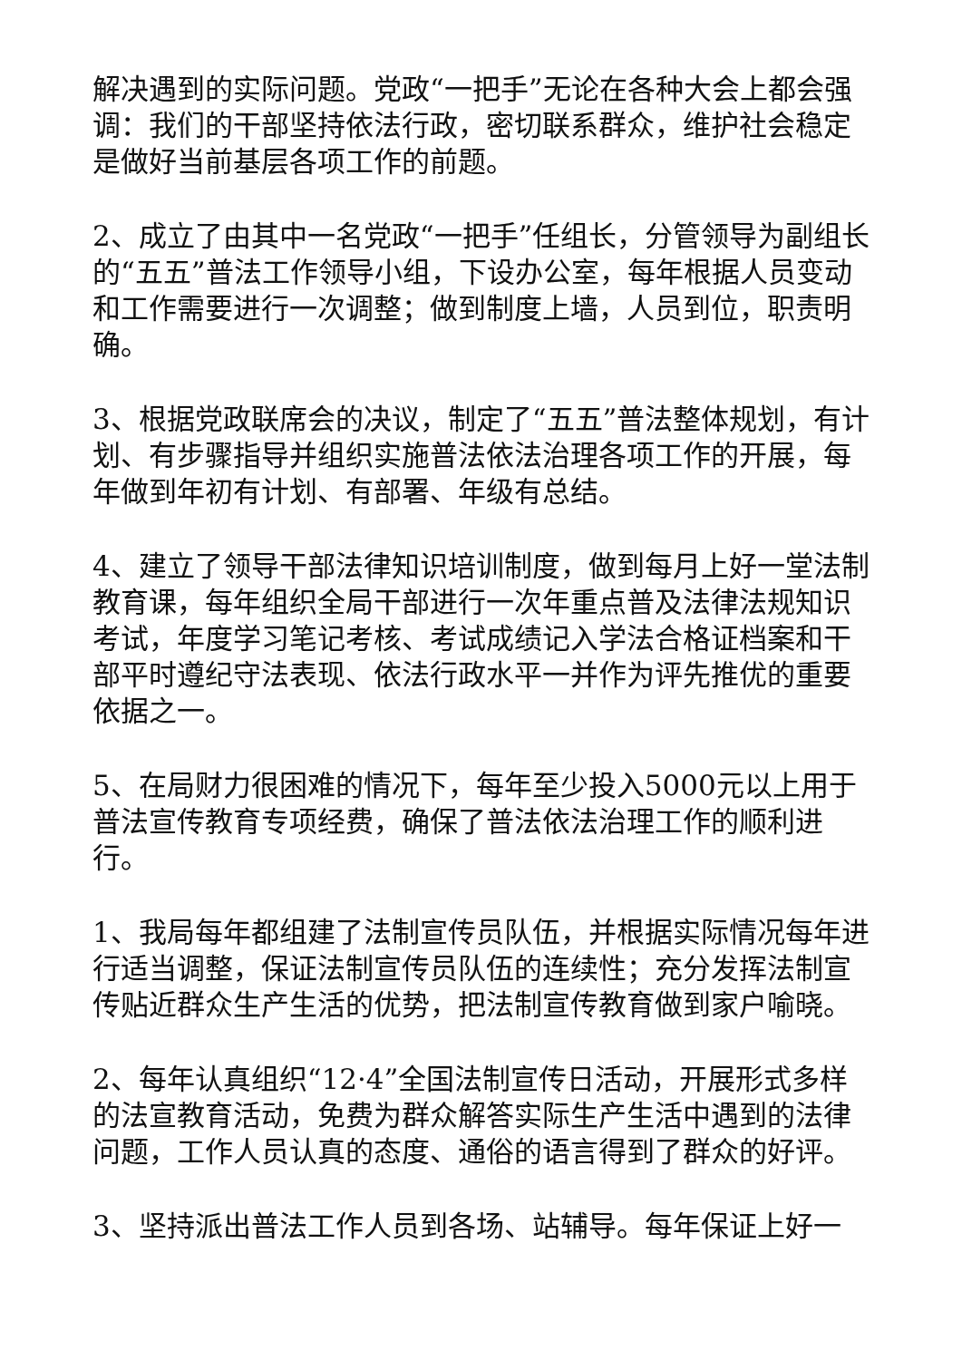解决遇到的实际问题。党政“一把手”无论在各种大会上都会强调：我们的干部坚持依法行政，密切联系群众，维护社会稳定是做好当前基层各项工作的前题。
2、成立了由其中一名党政“一把手”任组长，分管领导为副组长的“五五”普法工作领导小组，下设办公室，每年根据人员变动和工作需要进行一次调整；做到制度上墙，人员到位，职责明确。
3、根据党政联席会的决议，制定了“五五”普法整体规划，有计划、有步骤指导并组织实施普法依法治理各项工作的开展，每年做到年初有计划、有部署、年级有总结。
4、建立了领导干部法律知识培训制度，做到每月上好一堂法制教育课，每年组织全局干部进行一次年重点普及法律法规知识考试，年度学习笔记考核、考试成绩记入学法合格证档案和干部平时遵纪守法表现、依法行政水平一并作为评先推优的重要依据之一。
5、在局财力很困难的情况下，每年至少投入5000元以上用于普法宣传教育专项经费，确保了普法依法治理工作的顺利进行。
1、我局每年都组建了法制宣传员队伍，并根据实际情况每年进行适当调整，保证法制宣传员队伍的连续性；充分发挥法制宣传贴近群众生产生活的优势，把法制宣传教育做到家户喻晓。
2、每年认真组织“12·4”全国法制宣传日活动，开展形式多样的法宣教育活动，免费为群众解答实际生产生活中遇到的法律问题，工作人员认真的态度、通俗的语言得到了群众的好评。
3、坚持派出普法工作人员到各场、站辅导。每年保证上好一